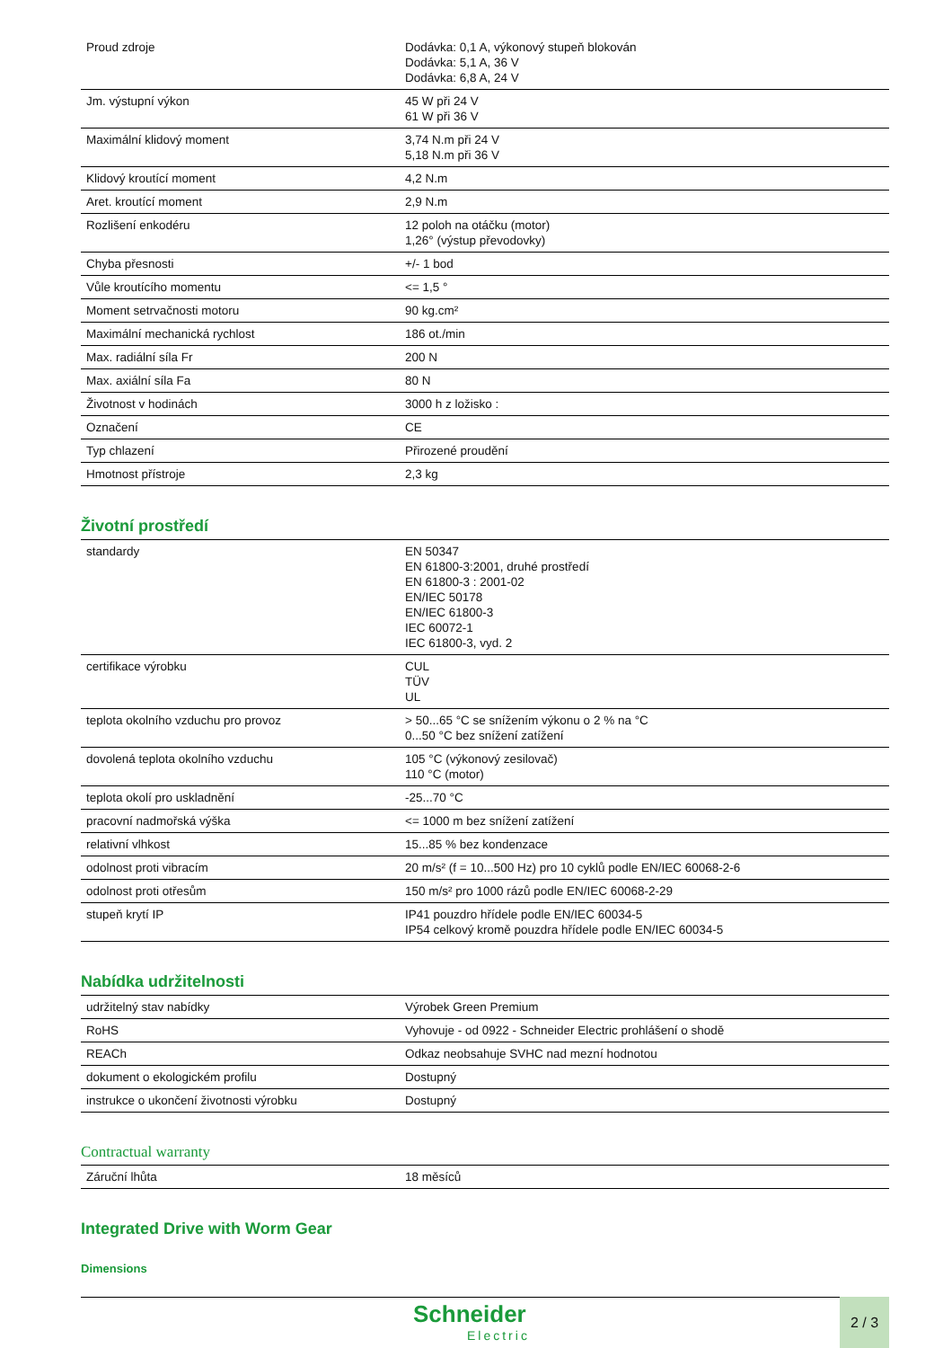| Proud zdroje | Dodávka: 0,1 A, výkonový stupeň blokován Dodávka: 5,1 A, 36 V Dodávka: 6,8 A, 24 V |
| Jm. výstupní výkon | 45 W při 24 V 61 W při 36 V |
| Maximální klidový moment | 3,74 N.m při 24 V 5,18 N.m při 36 V |
| Klidový kroutící moment | 4,2 N.m |
| Aret. kroutící moment | 2,9 N.m |
| Rozlišení enkodéru | 12 poloh na otáčku (motor) 1,26° (výstup převodovky) |
| Chyba přesnosti | +/- 1 bod |
| Vůle kroutícího momentu | <= 1,5 ° |
| Moment setrvačnosti motoru | 90 kg.cm² |
| Maximální mechanická rychlost | 186 ot./min |
| Max. radiální síla Fr | 200 N |
| Max. axiální síla Fa | 80 N |
| Životnost v hodinách | 3000 h z ložisko : |
| Označení | CE |
| Typ chlazení | Přirozené proudění |
| Hmotnost přístroje | 2,3 kg |
Životní prostředí
| standardy | EN 50347 EN 61800-3:2001, druhé prostředí EN 61800-3 : 2001-02 EN/IEC 50178 EN/IEC 61800-3 IEC 60072-1 IEC 61800-3, vyd. 2 |
| certifikace výrobku | CUL TÜV UL |
| teplota okolního vzduchu pro provoz | > 50...65 °C se snížením výkonu o 2 % na °C 0...50 °C bez snížení zatížení |
| dovolená teplota okolního vzduchu | 105 °C (výkonový zesilovač) 110 °C (motor) |
| teplota okolí pro uskladnění | -25...70 °C |
| pracovní nadmořská výška | <= 1000 m bez snížení zatížení |
| relativní vlhkost | 15...85 % bez kondenzace |
| odolnost proti vibracím | 20 m/s² (f = 10...500 Hz) pro 10 cyklů podle EN/IEC 60068-2-6 |
| odolnost proti otřesům | 150 m/s² pro 1000 rázů podle EN/IEC 60068-2-29 |
| stupeň krytí IP | IP41 pouzdro hřídele podle EN/IEC 60034-5 IP54 celkový kromě pouzdra hřídele podle EN/IEC 60034-5 |
Nabídka udržitelnosti
| udržitelný stav nabídky | Výrobek Green Premium |
| RoHS | Vyhovuje - od 0922 - Schneider Electric prohlášení o shodě |
| REACh | Odkaz neobsahuje SVHC nad mezní hodnotou |
| dokument o ekologickém profilu | Dostupný |
| instrukce o ukončení životnosti výrobku | Dostupný |
Contractual warranty
| Záruční lhůta | 18 měsíců |
Integrated Drive with Worm Gear
Dimensions
Schneider
Electric
2 / 3